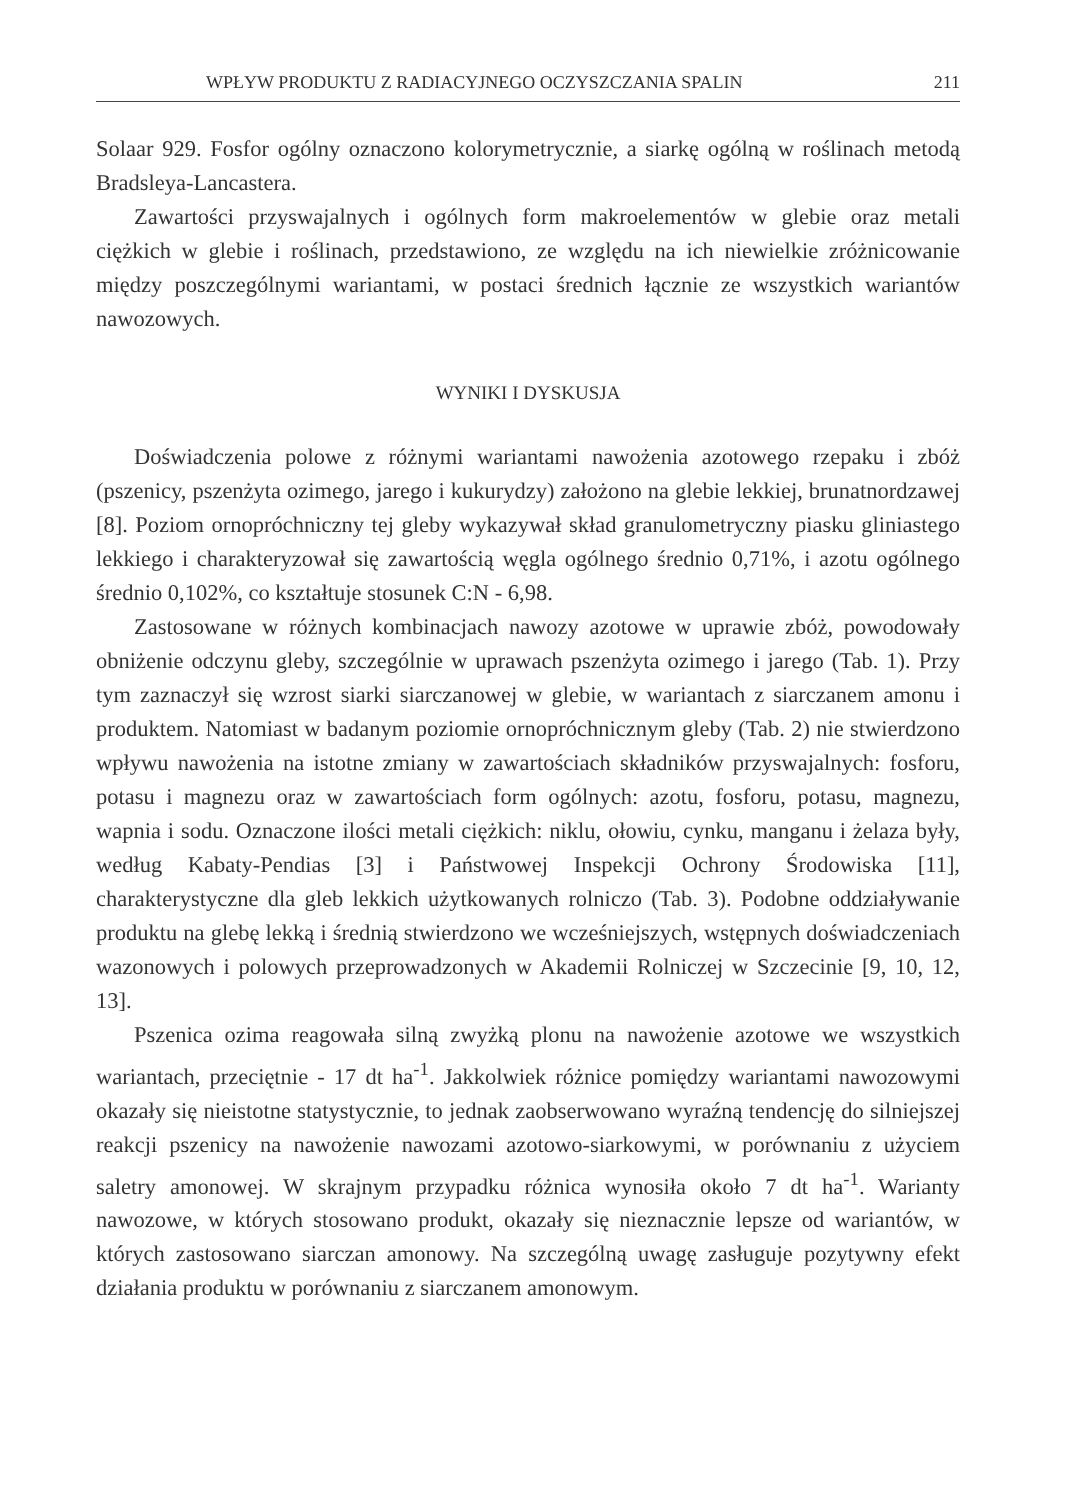WPŁYW PRODUKTU Z RADIACYJNEGO OCZYSZCZANIA SPALIN 211
Solaar 929. Fosfor ogólny oznaczono kolorymetrycznie, a siarkę ogólną w roślinach metodą Bradsleya-Lancastera.
Zawartości przyswajalnych i ogólnych form makroelementów w glebie oraz metali ciężkich w glebie i roślinach, przedstawiono, ze względu na ich niewielkie zróżnicowanie między poszczególnymi wariantami, w postaci średnich łącznie ze wszystkich wariantów nawozowych.
WYNIKI I DYSKUSJA
Doświadczenia polowe z różnymi wariantami nawożenia azotowego rzepaku i zbóż (pszenicy, pszenżyta ozimego, jarego i kukurydzy) założono na glebie lekkiej, brunatnordzawej [8]. Poziom ornopróchniczny tej gleby wykazywał skład granulometryczny piasku gliniastego lekkiego i charakteryzował się zawartością węgla ogólnego średnio 0,71%, i azotu ogólnego średnio 0,102%, co kształtuje stosunek C:N - 6,98.
Zastosowane w różnych kombinacjach nawozy azotowe w uprawie zbóż, powodowały obniżenie odczynu gleby, szczególnie w uprawach pszenżyta ozimego i jarego (Tab. 1). Przy tym zaznaczył się wzrost siarki siarczanowej w glebie, w wariantach z siarczanem amonu i produktem. Natomiast w badanym poziomie ornopróchnicznym gleby (Tab. 2) nie stwierdzono wpływu nawożenia na istotne zmiany w zawartościach składników przyswajalnych: fosforu, potasu i magnezu oraz w zawartościach form ogólnych: azotu, fosforu, potasu, magnezu, wapnia i sodu. Oznaczone ilości metali ciężkich: niklu, ołowiu, cynku, manganu i żelaza były, według Kabaty-Pendias [3] i Państwowej Inspekcji Ochrony Środowiska [11], charakterystyczne dla gleb lekkich użytkowanych rolniczo (Tab. 3). Podobne oddziaływanie produktu na glebę lekką i średnią stwierdzono we wcześniejszych, wstępnych doświadczeniach wazonowych i polowych przeprowadzonych w Akademii Rolniczej w Szczecinie [9, 10, 12, 13].
Pszenica ozima reagowała silną zwyżką plonu na nawożenie azotowe we wszystkich wariantach, przeciętnie - 17 dt ha<sup>-1</sup>. Jakkolwiek różnice pomiędzy wariantami nawozowymi okazały się nieistotne statystycznie, to jednak zaobserwowano wyraźną tendencję do silniejszej reakcji pszenicy na nawożenie nawozami azotowo-siarkowymi, w porównaniu z użyciem saletry amonowej. W skrajnym przypadku różnica wynosiła około 7 dt ha<sup>-1</sup>. Warianty nawozowe, w których stosowano produkt, okazały się nieznacznie lepsze od wariantów, w których zastosowano siarczan amonowy. Na szczególną uwagę zasługuje pozytywny efekt działania produktu w porównaniu z siarczanem amonowym.